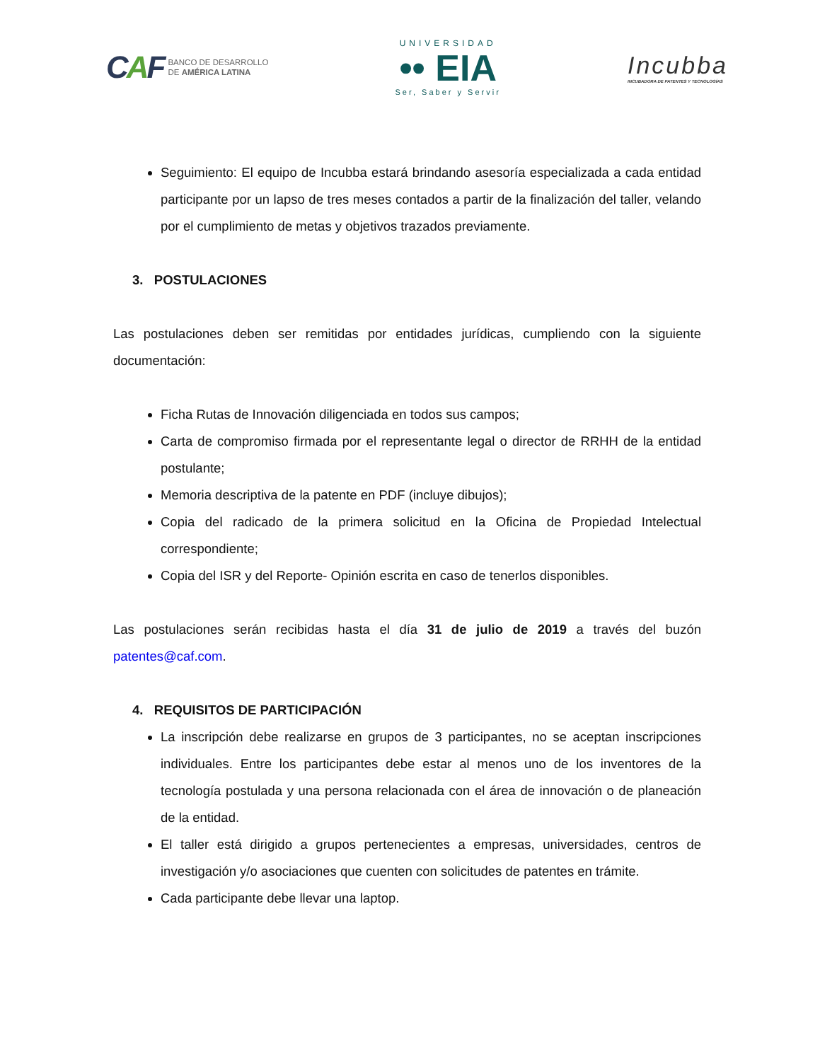CAF BANCO DE DESARROLLO
DE AMÉRICA LATINA
UNIVERSIDAD
•• EIA
Ser, Saber y Servir
Incubba
INCUBADORA DE PATENTES Y TECNOLOGÍAS
Seguimiento: El equipo de Incubba estará brindando asesoría especializada a cada entidad participante por un lapso de tres meses contados a partir de la finalización del taller, velando por el cumplimiento de metas y objetivos trazados previamente.
3. POSTULACIONES
Las postulaciones deben ser remitidas por entidades jurídicas, cumpliendo con la siguiente documentación:
Ficha Rutas de Innovación diligenciada en todos sus campos;
Carta de compromiso firmada por el representante legal o director de RRHH de la entidad postulante;
Memoria descriptiva de la patente en PDF (incluye dibujos);
Copia del radicado de la primera solicitud en la Oficina de Propiedad Intelectual correspondiente;
Copia del ISR y del Reporte- Opinión escrita en caso de tenerlos disponibles.
Las postulaciones serán recibidas hasta el día 31 de julio de 2019 a través del buzón patentes@caf.com.
4. REQUISITOS DE PARTICIPACIÓN
La inscripción debe realizarse en grupos de 3 participantes, no se aceptan inscripciones individuales. Entre los participantes debe estar al menos uno de los inventores de la tecnología postulada y una persona relacionada con el área de innovación o de planeación de la entidad.
El taller está dirigido a grupos pertenecientes a empresas, universidades, centros de investigación y/o asociaciones que cuenten con solicitudes de patentes en trámite.
Cada participante debe llevar una laptop.